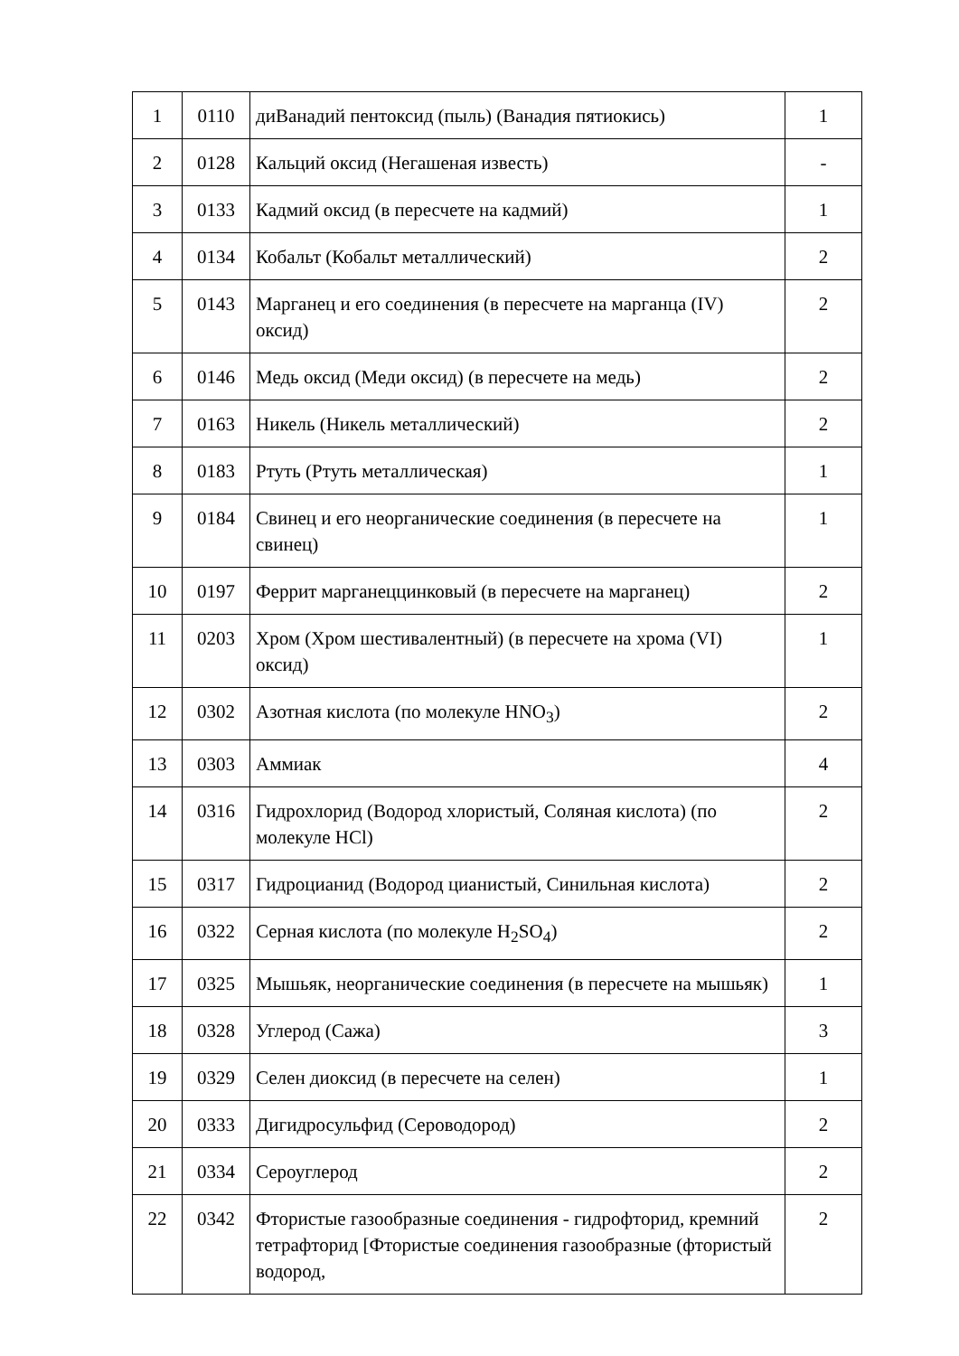| 1 | 0110 | диВанадий пентоксид (пыль) (Ванадия пятиокись) | 1 |
| 2 | 0128 | Кальций оксид (Негашеная известь) | - |
| 3 | 0133 | Кадмий оксид (в пересчете на кадмий) | 1 |
| 4 | 0134 | Кобальт (Кобальт металлический) | 2 |
| 5 | 0143 | Марганец и его соединения (в пересчете на марганца (IV) оксид) | 2 |
| 6 | 0146 | Медь оксид (Меди оксид) (в пересчете на медь) | 2 |
| 7 | 0163 | Никель (Никель металлический) | 2 |
| 8 | 0183 | Ртуть (Ртуть металлическая) | 1 |
| 9 | 0184 | Свинец и его неорганические соединения (в пересчете на свинец) | 1 |
| 10 | 0197 | Феррит марганеццинковый (в пересчете на марганец) | 2 |
| 11 | 0203 | Хром (Хром шестивалентный) (в пересчете на хрома (VI) оксид) | 1 |
| 12 | 0302 | Азотная кислота (по молекуле HNO<sub>3</sub>) | 2 |
| 13 | 0303 | Аммиак | 4 |
| 14 | 0316 | Гидрохлорид (Водород хлористый, Соляная кислота) (по молекуле HCl) | 2 |
| 15 | 0317 | Гидроцианид (Водород цианистый, Синильная кислота) | 2 |
| 16 | 0322 | Серная кислота (по молекуле H<sub>2</sub>SO<sub>4</sub>) | 2 |
| 17 | 0325 | Мышьяк, неорганические соединения (в пересчете на мышьяк) | 1 |
| 18 | 0328 | Углерод (Сажа) | 3 |
| 19 | 0329 | Селен диоксид (в пересчете на селен) | 1 |
| 20 | 0333 | Дигидросульфид (Сероводород) | 2 |
| 21 | 0334 | Сероуглерод | 2 |
| 22 | 0342 | Фтористые газообразные соединения - гидрофторид, кремний тетрафторид [Фтористые соединения газообразные (фтористый водород, | 2 |